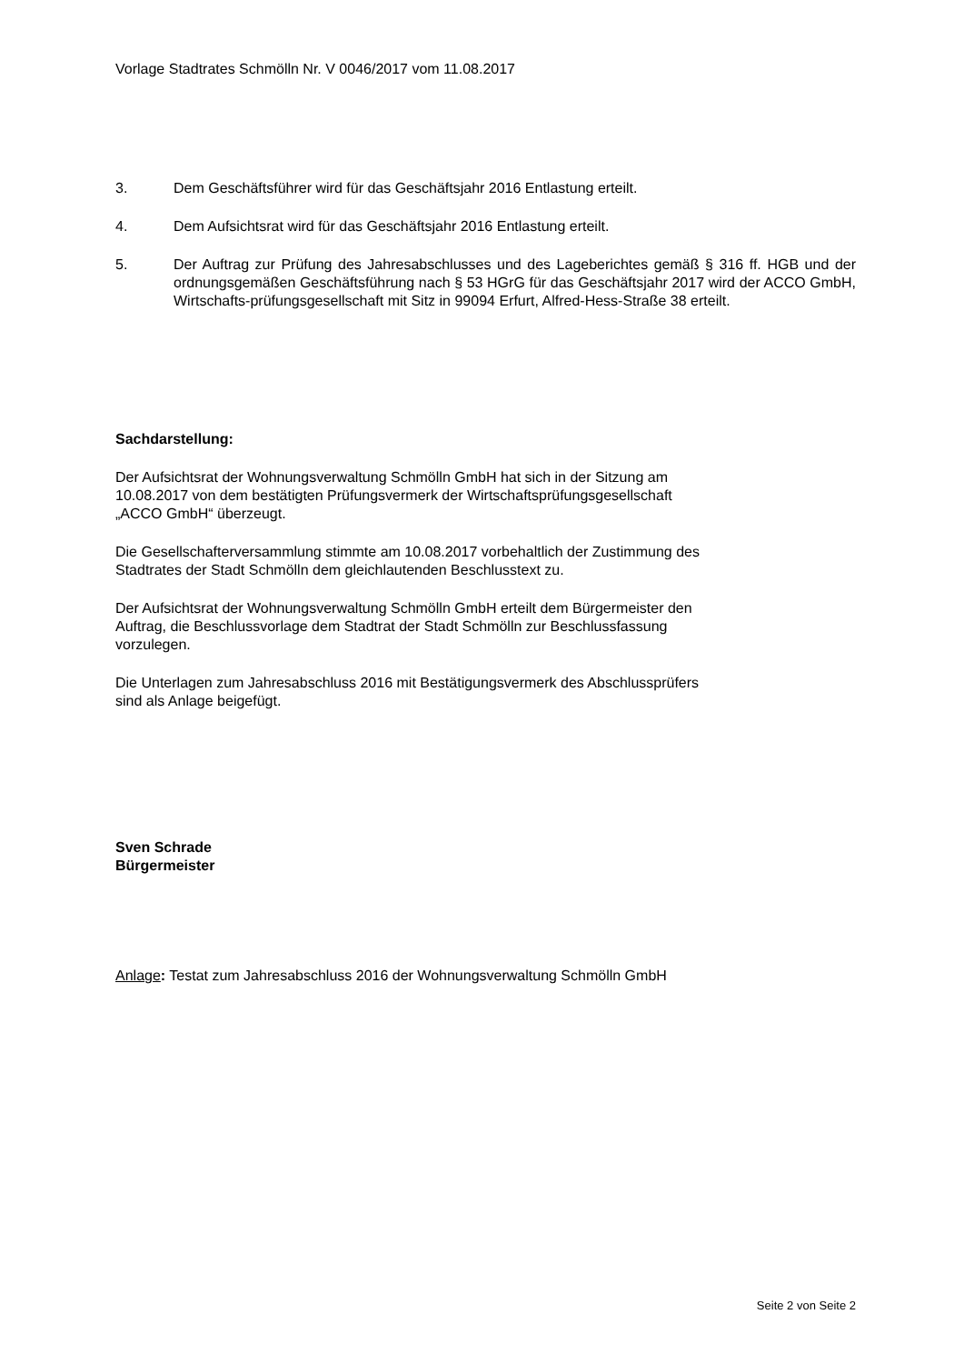Vorlage Stadtrates Schmölln Nr. V 0046/2017 vom 11.08.2017
3. Dem Geschäftsführer wird für das Geschäftsjahr 2016 Entlastung erteilt.
4. Dem Aufsichtsrat wird für das Geschäftsjahr 2016 Entlastung erteilt.
5. Der Auftrag zur Prüfung des Jahresabschlusses und des Lageberichtes gemäß § 316 ff. HGB und der ordnungsgemäßen Geschäftsführung nach § 53 HGrG für das Geschäftsjahr 2017 wird der ACCO GmbH, Wirtschafts-prüfungsgesellschaft mit Sitz in 99094 Erfurt, Alfred-Hess-Straße 38 erteilt.
Sachdarstellung:
Der Aufsichtsrat der Wohnungsverwaltung Schmölln GmbH hat sich in der Sitzung am
10.08.2017 von dem bestätigten Prüfungsvermerk der Wirtschaftsprüfungsgesellschaft
„ACCO GmbH“ überzeugt.
Die Gesellschafterversammlung stimmte am 10.08.2017 vorbehaltlich der Zustimmung des
Stadtrates der Stadt Schmölln dem gleichlautenden Beschlusstext zu.
Der Aufsichtsrat der Wohnungsverwaltung Schmölln GmbH erteilt dem Bürgermeister den
Auftrag, die Beschlussvorlage dem Stadtrat der Stadt Schmölln zur Beschlussfassung
vorzulegen.
Die Unterlagen zum Jahresabschluss 2016 mit Bestätigungsvermerk des Abschlussprüfers
sind als Anlage beigefügt.
Sven Schrade
Bürgermeister
Anlage: Testat zum Jahresabschluss 2016 der Wohnungsverwaltung Schmölln GmbH
Seite 2 von Seite 2